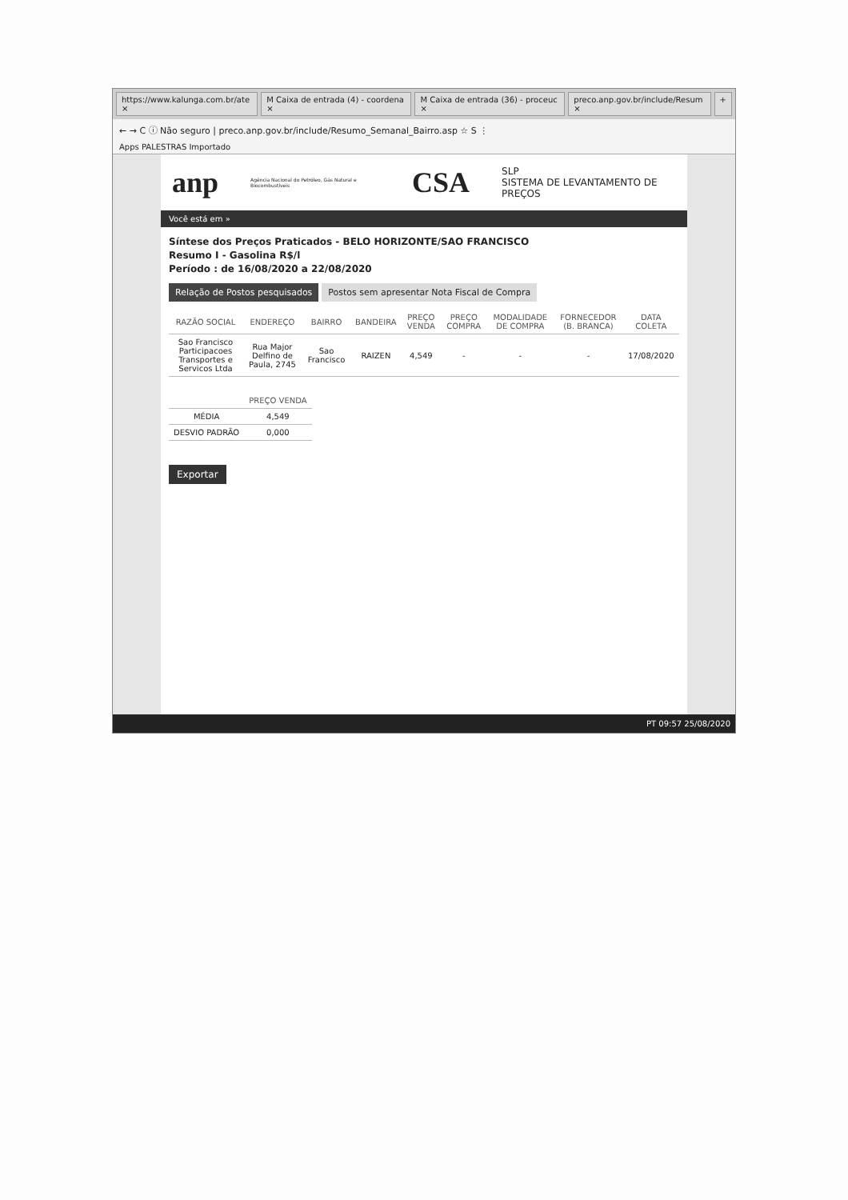https://www.kalunga.com.br/ate × M Caixa de entrada (4) - coordena × M Caixa de entrada (36) - proceuc × preco.anp.gov.br/include/Resum × +
← → C ⓘ Não seguro | preco.anp.gov.br/include/Resumo_Semanal_Bairro.asp ☆ S ⋮
Apps PALESTRAS Importado
anp
Agência Nacional do Petróleo, Gás Natural e Biocombustíveis
CSA
SLP
SISTEMA DE LEVANTAMENTO DE PREÇOS
Você está em »
Síntese dos Preços Praticados - BELO HORIZONTE/SAO FRANCISCO
Resumo I - Gasolina R$/l
Período : de 16/08/2020 a 22/08/2020
Relação de Postos pesquisados Postos sem apresentar Nota Fiscal de Compra
| RAZÃO SOCIAL | ENDEREÇO | BAIRRO | BANDEIRA | PREÇO VENDA | PREÇO COMPRA | MODALIDADE DE COMPRA | FORNECEDOR (B. BRANCA) | DATA COLETA |
| --- | --- | --- | --- | --- | --- | --- | --- | --- |
| Sao Francisco Participacoes Transportes e Servicos Ltda | Rua Major Delfino de Paula, 2745 | Sao Francisco | RAIZEN | 4,549 | - | - | - | 17/08/2020 |
| | PREÇO VENDA |
| --- | --- |
| MÉDIA | 4,549 |
| DESVIO PADRÃO | 0,000 |
Exportar
PT 09:57 25/08/2020